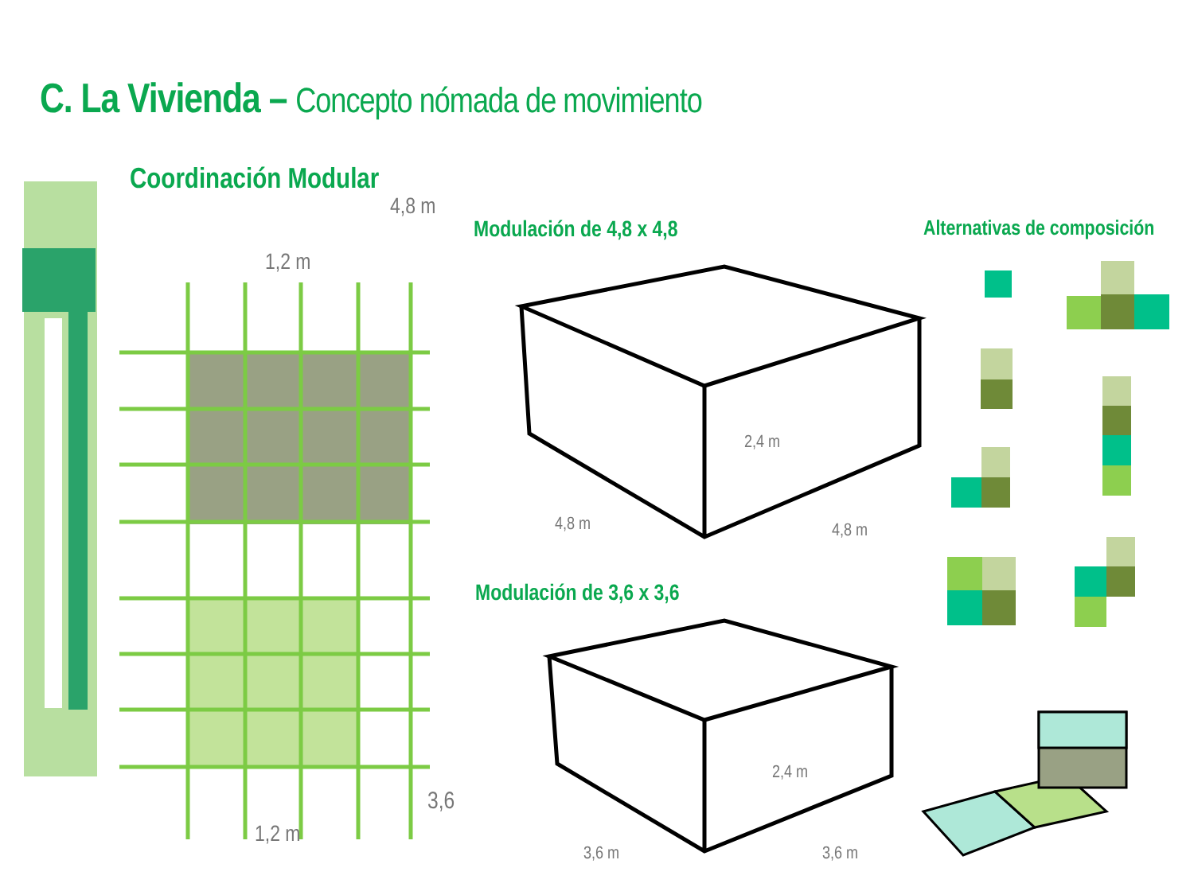C. La Vivienda – Concepto nómada de movimiento
Coordinación Modular
4,8 m
1,2 m
Modulación de 4,8 x 4,8 Alternativas de composición
2,4 m
4,8 m 4,8 m
Modulación de 3,6 x 3,6
2,4 m
3,6
1,2 m
3,6 m 3,6 m